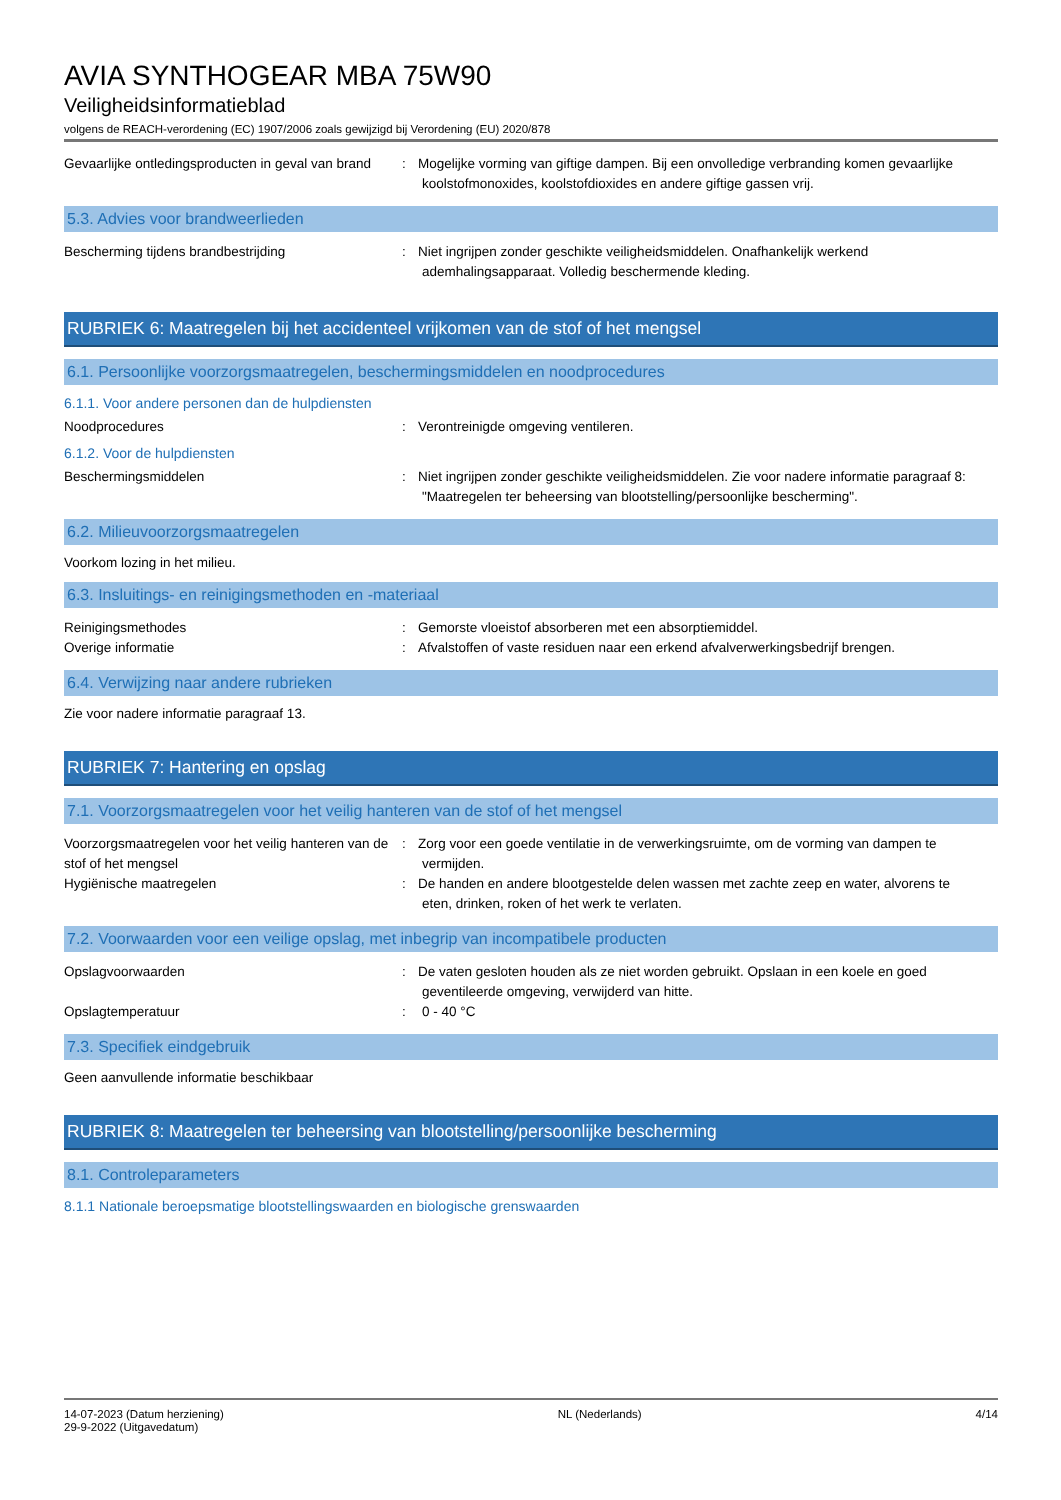AVIA SYNTHOGEAR MBA 75W90
Veiligheidsinformatieblad
volgens de REACH-verordening (EC) 1907/2006 zoals gewijzigd bij Verordening (EU) 2020/878
Gevaarlijke ontledingsproducten in geval van brand
: Mogelijke vorming van giftige dampen. Bij een onvolledige verbranding komen gevaarlijke
koolstofmonoxides, koolstofdioxides en andere giftige gassen vrij.
5.3. Advies voor brandweerlieden
Bescherming tijdens brandbestrijding : Niet ingrijpen zonder geschikte veiligheidsmiddelen. Onafhankelijk werkend
ademhalingsapparaat. Volledig beschermende kleding.
RUBRIEK 6: Maatregelen bij het accidenteel vrijkomen van de stof of het mengsel
6.1. Persoonlijke voorzorgsmaatregelen, beschermingsmiddelen en noodprocedures
6.1.1. Voor andere personen dan de hulpdiensten
Noodprocedures : Verontreinigde omgeving ventileren.
6.1.2. Voor de hulpdiensten
Beschermingsmiddelen : Niet ingrijpen zonder geschikte veiligheidsmiddelen. Zie voor nadere informatie paragraaf 8:
"Maatregelen ter beheersing van blootstelling/persoonlijke bescherming".
6.2. Milieuvoorzorgsmaatregelen
Voorkom lozing in het milieu.
6.3. Insluitings- en reinigingsmethoden en -materiaal
Reinigingsmethodes : Gemorste vloeistof absorberen met een absorptiemiddel.
Overige informatie : Afvalstoffen of vaste residuen naar een erkend afvalverwerkingsbedrijf brengen.
6.4. Verwijzing naar andere rubrieken
Zie voor nadere informatie paragraaf 13.
RUBRIEK 7: Hantering en opslag
7.1. Voorzorgsmaatregelen voor het veilig hanteren van de stof of het mengsel
Voorzorgsmaatregelen voor het veilig hanteren van de stof of het mengsel
: Zorg voor een goede ventilatie in de verwerkingsruimte, om de vorming van dampen te
vermijden.
Hygiënische maatregelen : De handen en andere blootgestelde delen wassen met zachte zeep en water, alvorens te
eten, drinken, roken of het werk te verlaten.
7.2. Voorwaarden voor een veilige opslag, met inbegrip van incompatibele producten
Opslagvoorwaarden : De vaten gesloten houden als ze niet worden gebruikt. Opslaan in een koele en goed
geventileerde omgeving, verwijderd van hitte.
Opslagtemperatuur : 0 - 40 °C
7.3. Specifiek eindgebruik
Geen aanvullende informatie beschikbaar
RUBRIEK 8: Maatregelen ter beheersing van blootstelling/persoonlijke bescherming
8.1. Controleparameters
8.1.1 Nationale beroepsmatige blootstellingswaarden en biologische grenswaarden
14-07-2023 (Datum herziening)
29-9-2022 (Uitgavedatum)
NL (Nederlands) 4/14